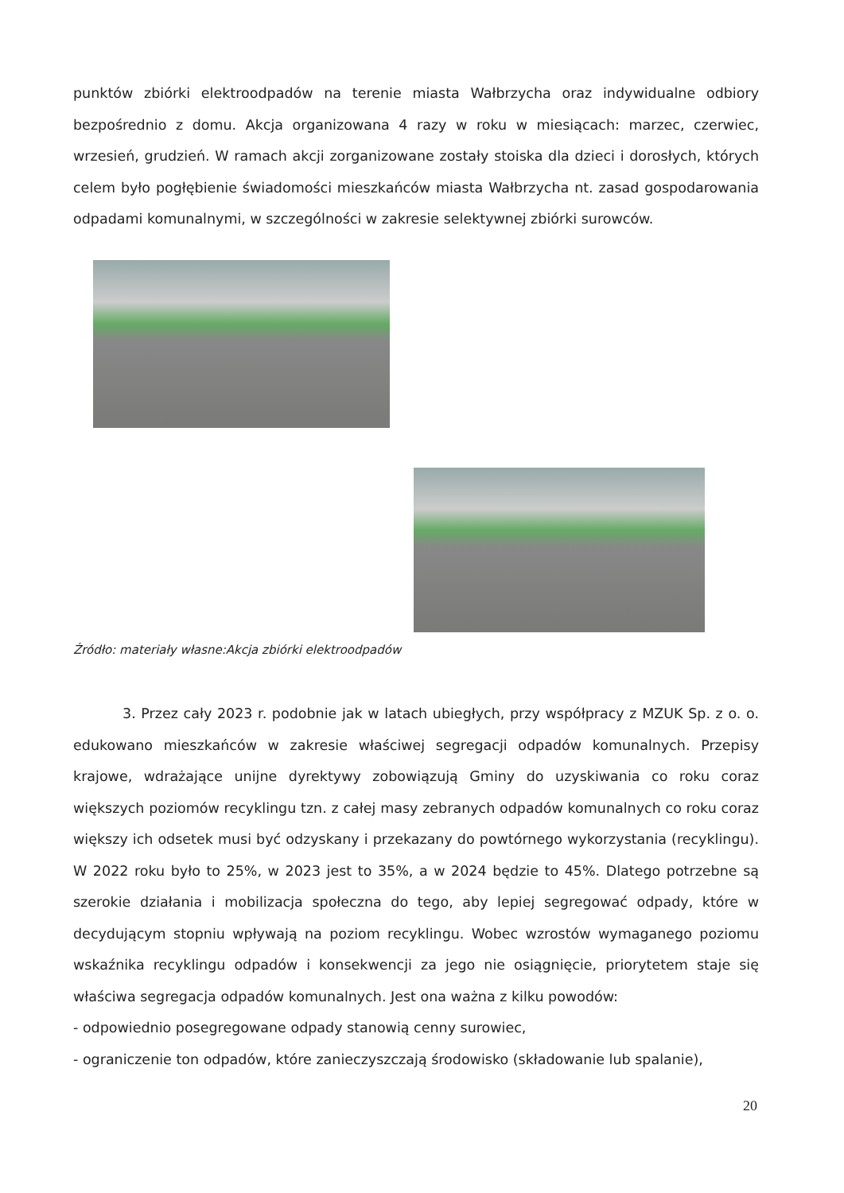punktów zbiórki elektroodpadów na terenie miasta Wałbrzycha oraz indywidualne odbiory bezpośrednio z domu. Akcja organizowana 4 razy w roku w miesiącach: marzec, czerwiec, wrzesień, grudzień. W ramach akcji zorganizowane zostały stoiska dla dzieci i dorosłych, których celem było pogłębienie świadomości mieszkańców miasta Wałbrzycha nt. zasad gospodarowania odpadami komunalnymi, w szczególności w zakresie selektywnej zbiórki surowców.
Źródło: materiały własne:Akcja zbiórki elektroodpadów
3. Przez cały 2023 r. podobnie jak w latach ubiegłych, przy współpracy z MZUK Sp. z o. o. edukowano mieszkańców w zakresie właściwej segregacji odpadów komunalnych. Przepisy krajowe, wdrażające unijne dyrektywy zobowiązują Gminy do uzyskiwania co roku coraz większych poziomów recyklingu tzn. z całej masy zebranych odpadów komunalnych co roku coraz większy ich odsetek musi być odzyskany i przekazany do powtórnego wykorzystania (recyklingu). W 2022 roku było to 25%, w 2023 jest to 35%, a w 2024 będzie to 45%. Dlatego potrzebne są szerokie działania i mobilizacja społeczna do tego, aby lepiej segregować odpady, które w decydującym stopniu wpływają na poziom recyklingu. Wobec wzrostów wymaganego poziomu wskaźnika recyklingu odpadów i konsekwencji za jego nie osiągnięcie, priorytetem staje się właściwa segregacja odpadów komunalnych. Jest ona ważna z kilku powodów:
- odpowiednio posegregowane odpady stanowią cenny surowiec,
- ograniczenie ton odpadów, które zanieczyszczają środowisko (składowanie lub spalanie),
20